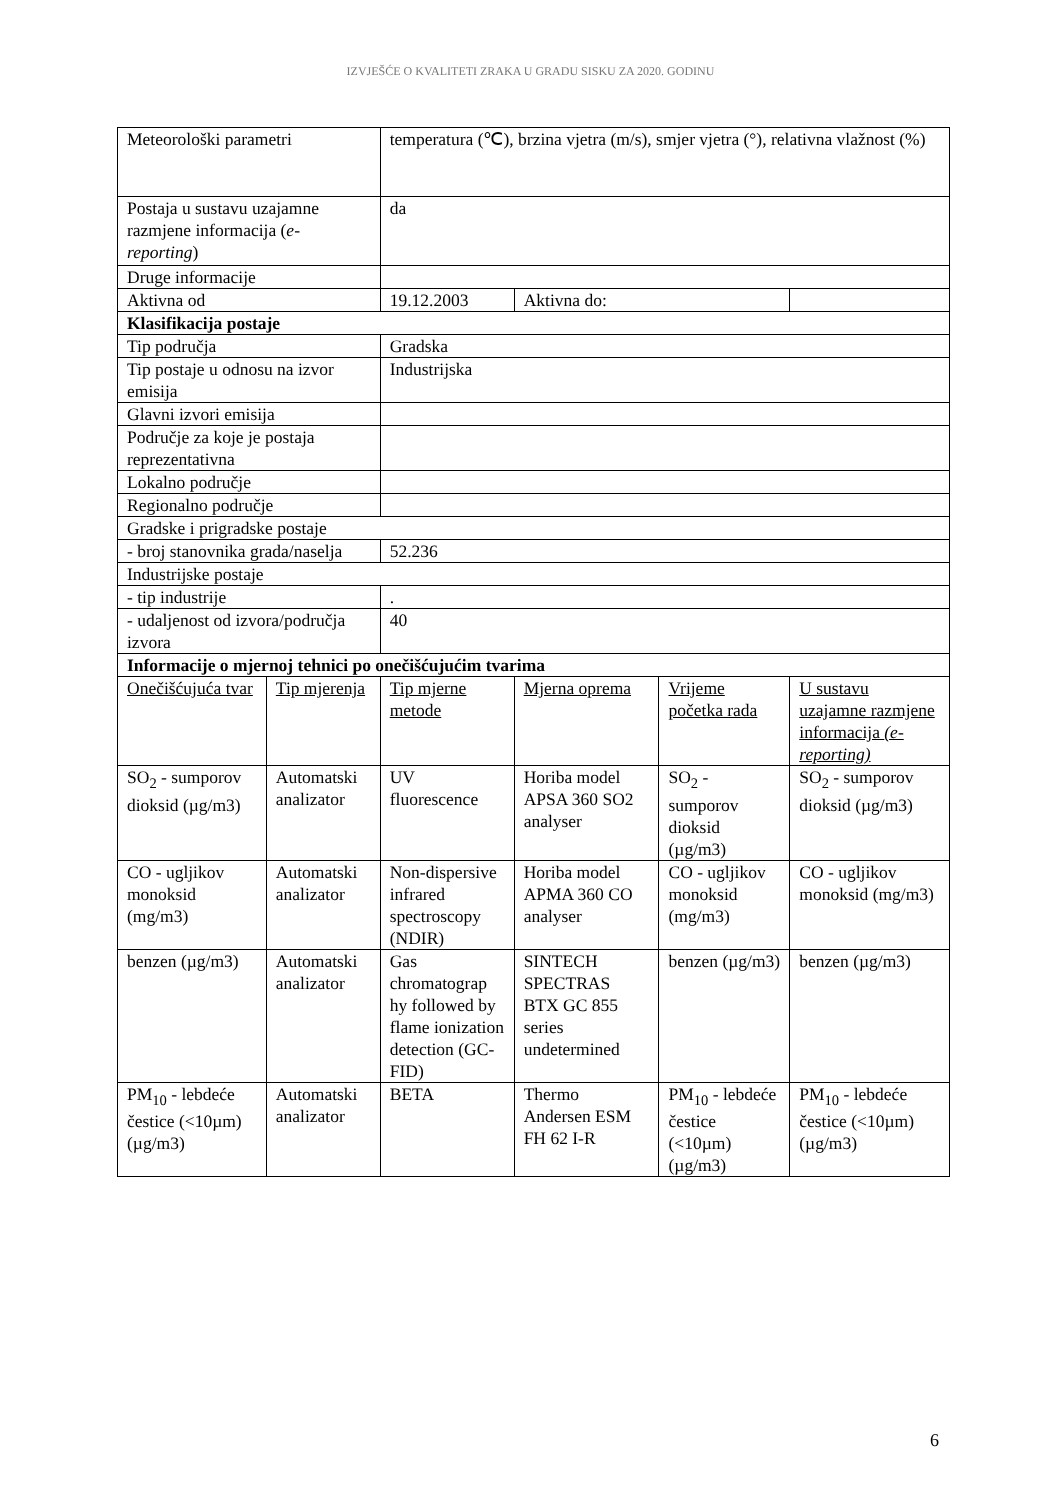IZVJEŠĆE O KVALITETI ZRAKA U GRADU SISKU ZA 2020. GODINU
| Meteorološki parametri | | temperatura (℃), brzina vjetra (m/s), smjer vjetra (°), relativna vlažnost (%) | | | |
| Postaja u sustavu uzajamne razmjene informacija ( e-reporting ) | | da | | | |
| Druge informacije | | | | | |
| Aktivna od | | 19.12.2003 | Aktivna do: | | |
| Klasifikacija postaje | | | | | |
| Tip područja | | Gradska | | | |
| Tip postaje u odnosu na izvor emisija | | Industrijska | | | |
| Glavni izvori emisija | | | | | |
| Područje za koje je postaja reprezentativna | | | | | |
| Lokalno područje | | | | | |
| Regionalno područje | | | | | |
| Gradske i prigradske postaje | | | | | |
| - broj stanovnika grada/naselja | | 52.236 | | | |
| Industrijske postaje | | | | | |
| - tip industrije | | . | | | |
| - udaljenost od izvora/područja izvora | | 40 | | | |
| Informacije o mjernoj tehnici po onečišćujućim tvarima | | | | | |
| Onečišćujuća tvar | Tip mjerenja | Tip mjerne metode | Mjerna oprema | Vrijeme početka rada | U sustavu uzajamne razmjene informacija (e-reporting) |
| SO<sub>2</sub> - sumporov dioksid (µg/m3) | Automatski analizator | UV fluorescence | Horiba model APSA 360 SO2 analyser | SO<sub>2</sub> - sumporov dioksid (µg/m3) | SO<sub>2</sub> - sumporov dioksid (µg/m3) |
| CO - ugljikov monoksid (mg/m3) | Automatski analizator | Non-dispersive infrared spectroscopy (NDIR) | Horiba model APMA 360 CO analyser | CO - ugljikov monoksid (mg/m3) | CO - ugljikov monoksid (mg/m3) |
| benzen (µg/m3) | Automatski analizator | Gas chromatograp hy followed by flame ionization detection (GC-FID) | SINTECH SPECTRAS BTX GC 855 series undetermined | benzen (µg/m3) | benzen (µg/m3) |
| PM<sub>10</sub> - lebdeće čestice (<10µm) (µg/m3) | Automatski analizator | BETA | Thermo Andersen ESM FH 62 I-R | PM<sub>10</sub> - lebdeće čestice (<10µm) (µg/m3) | PM<sub>10</sub> - lebdeće čestice (<10µm) (µg/m3) |
6